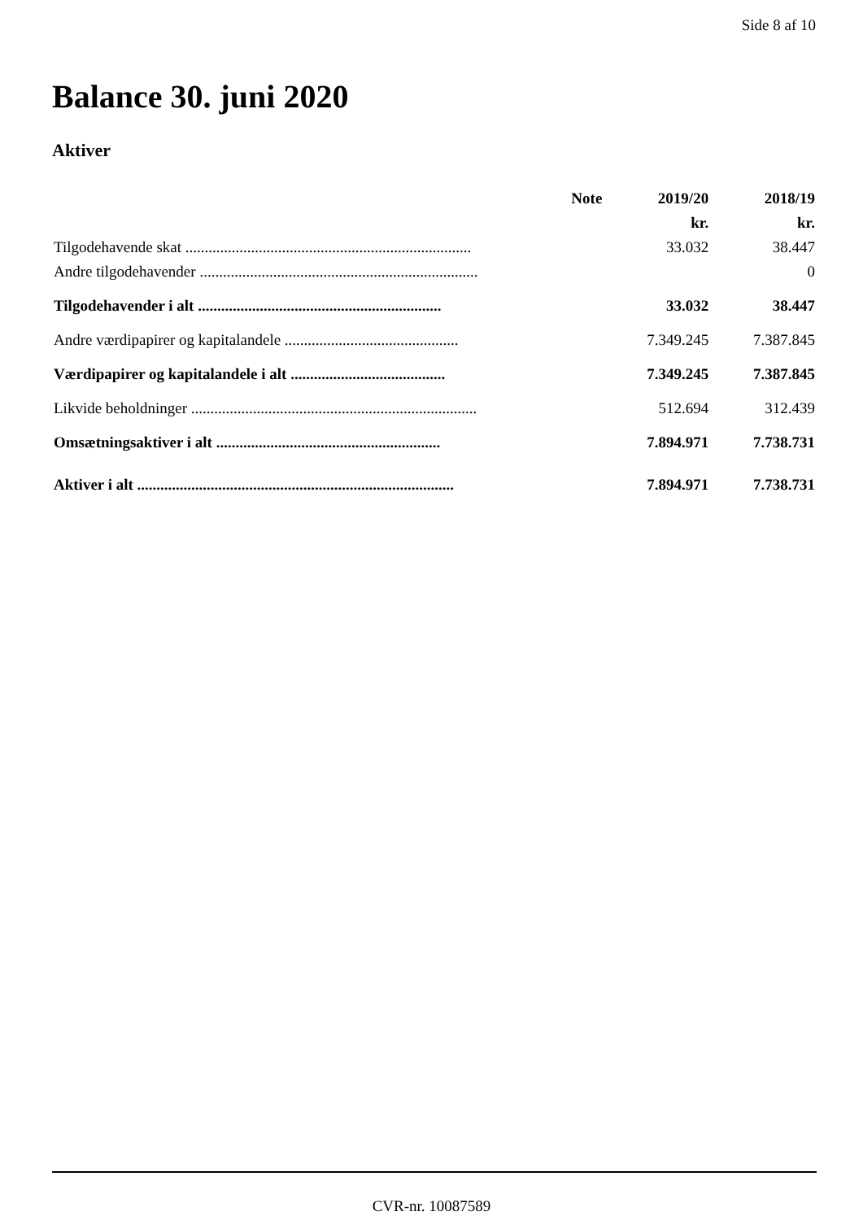Side 8 af 10
Balance 30. juni 2020
Aktiver
| | Note | 2019/20 | 2018/19 |
| --- | --- | --- | --- |
| | | kr. | kr. |
| Tilgodehavende skat .......................................................................... | | 33.032 | 38.447 |
| Andre tilgodehavender ........................................................................ | | | 0 |
| Tilgodehavender i alt ............................................................... | | 33.032 | 38.447 |
| Andre værdipapirer og kapitalandele ............................................. | | 7.349.245 | 7.387.845 |
| Værdipapirer og kapitalandele i alt ........................................ | | 7.349.245 | 7.387.845 |
| Likvide beholdninger .......................................................................... | | 512.694 | 312.439 |
| Omsætningsaktiver i alt .......................................................... | | 7.894.971 | 7.738.731 |
| Aktiver i alt .................................................................................. | | 7.894.971 | 7.738.731 |
CVR-nr. 10087589